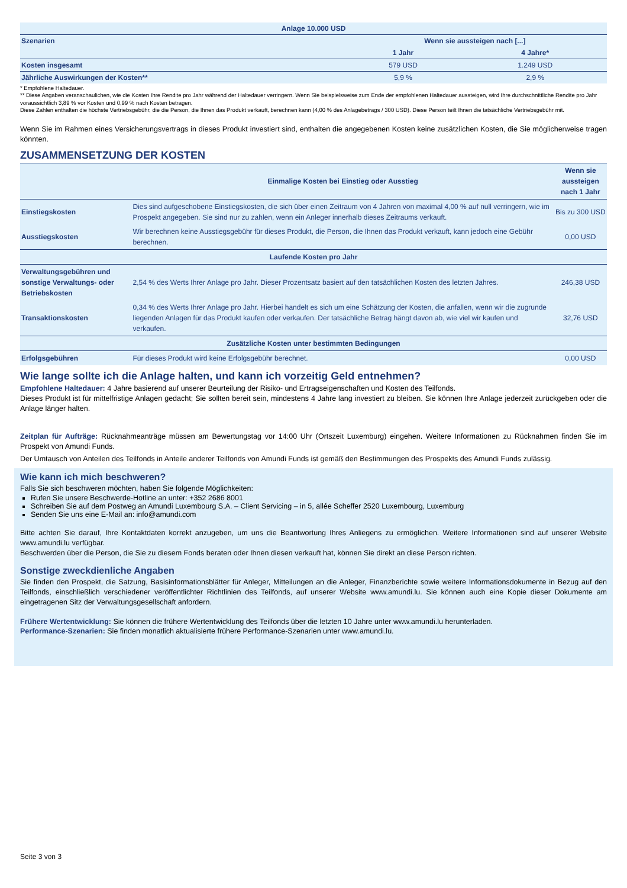| Anlage 10.000 USD | | |
| --- | --- | --- |
| Szenarien | Wenn sie aussteigen nach [...] | |
| | 1 Jahr | 4 Jahre* |
| Kosten insgesamt | 579 USD | 1.249 USD |
| Jährliche Auswirkungen der Kosten** | 5,9 % | 2,9 % |
* Empfohlene Haltedauer.
** Diese Angaben veranschaulichen, wie die Kosten Ihre Rendite pro Jahr während der Haltedauer verringern. Wenn Sie beispielsweise zum Ende der empfohlenen Haltedauer aussteigen, wird Ihre durchschnittliche Rendite pro Jahr voraussichtlich 3,89 % vor Kosten und 0,99 % nach Kosten betragen.
Diese Zahlen enthalten die höchste Vertriebsgebühr, die die Person, die Ihnen das Produkt verkauft, berechnen kann (4,00 % des Anlagebetrags / 300 USD). Diese Person teilt Ihnen die tatsächliche Vertriebsgebühr mit.
Wenn Sie im Rahmen eines Versicherungsvertrags in dieses Produkt investiert sind, enthalten die angegebenen Kosten keine zusätzlichen Kosten, die Sie möglicherweise tragen könnten.
ZUSAMMENSETZUNG DER KOSTEN
| | Einmalige Kosten bei Einstieg oder Ausstieg | Wenn sie aussteigen nach 1 Jahr |
| Einstiegskosten | Dies sind aufgeschobene Einstiegskosten, die sich über einen Zeitraum von 4 Jahren von maximal 4,00 % auf null verringern, wie im Prospekt angegeben. Sie sind nur zu zahlen, wenn ein Anleger innerhalb dieses Zeitraums verkauft. | Bis zu 300 USD |
| Ausstiegskosten | Wir berechnen keine Ausstiegsgebühr für dieses Produkt, die Person, die Ihnen das Produkt verkauft, kann jedoch eine Gebühr berechnen. | 0,00 USD |
| Laufende Kosten pro Jahr | | |
| Verwaltungsgebühren und sonstige Verwaltungs- oder Betriebskosten | 2,54 % des Werts Ihrer Anlage pro Jahr. Dieser Prozentsatz basiert auf den tatsächlichen Kosten des letzten Jahres. | 246,38 USD |
| Transaktionskosten | 0,34 % des Werts Ihrer Anlage pro Jahr. Hierbei handelt es sich um eine Schätzung der Kosten, die anfallen, wenn wir die zugrunde liegenden Anlagen für das Produkt kaufen oder verkaufen. Der tatsächliche Betrag hängt davon ab, wie viel wir kaufen und verkaufen. | 32,76 USD |
| Zusätzliche Kosten unter bestimmten Bedingungen | | |
| Erfolgsgebühren | Für dieses Produkt wird keine Erfolgsgebühr berechnet. | 0,00 USD |
Wie lange sollte ich die Anlage halten, und kann ich vorzeitig Geld entnehmen?
Empfohlene Haltedauer: 4 Jahre basierend auf unserer Beurteilung der Risiko- und Ertragseigenschaften und Kosten des Teilfonds.
Dieses Produkt ist für mittelfristige Anlagen gedacht; Sie sollten bereit sein, mindestens 4 Jahre lang investiert zu bleiben. Sie können Ihre Anlage jederzeit zurückgeben oder die Anlage länger halten.
Zeitplan für Aufträge: Rücknahmeanträge müssen am Bewertungstag vor 14:00 Uhr (Ortszeit Luxemburg) eingehen. Weitere Informationen zu Rücknahmen finden Sie im Prospekt von Amundi Funds.
Der Umtausch von Anteilen des Teilfonds in Anteile anderer Teilfonds von Amundi Funds ist gemäß den Bestimmungen des Prospekts des Amundi Funds zulässig.
Wie kann ich mich beschweren?
Falls Sie sich beschweren möchten, haben Sie folgende Möglichkeiten:
Rufen Sie unsere Beschwerde-Hotline an unter: +352 2686 8001
Schreiben Sie auf dem Postweg an Amundi Luxembourg S.A. – Client Servicing – in 5, allée Scheffer 2520 Luxembourg, Luxemburg
Senden Sie uns eine E-Mail an: info@amundi.com
Bitte achten Sie darauf, Ihre Kontaktdaten korrekt anzugeben, um uns die Beantwortung Ihres Anliegens zu ermöglichen. Weitere Informationen sind auf unserer Website www.amundi.lu verfügbar.
Beschwerden über die Person, die Sie zu diesem Fonds beraten oder Ihnen diesen verkauft hat, können Sie direkt an diese Person richten.
Sonstige zweckdienliche Angaben
Sie finden den Prospekt, die Satzung, Basisinformationsblätter für Anleger, Mitteilungen an die Anleger, Finanzberichte sowie weitere Informationsdokumente in Bezug auf den Teilfonds, einschließlich verschiedener veröffentlichter Richtlinien des Teilfonds, auf unserer Website www.amundi.lu. Sie können auch eine Kopie dieser Dokumente am eingetragenen Sitz der Verwaltungsgesellschaft anfordern.
Frühere Wertentwicklung: Sie können die frühere Wertentwicklung des Teilfonds über die letzten 10 Jahre unter www.amundi.lu herunterladen.
Performance-Szenarien: Sie finden monatlich aktualisierte frühere Performance-Szenarien unter www.amundi.lu.
Seite 3 von 3